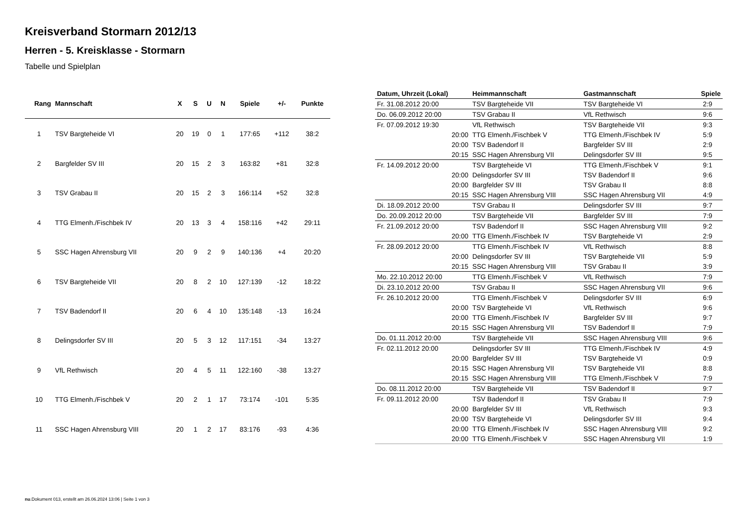Kreisverband Stormarn 2012/13
Herren - 5. Kreisklasse - Stormarn
Tabelle und Spielplan
| Rang | Mannschaft | X | S | U | N | Spiele | +/- | Punkte |
| --- | --- | --- | --- | --- | --- | --- | --- | --- |
| 1 | TSV Bargteheide VI | 20 | 19 | 0 | 1 | 177:65 | +112 | 38:2 |
| 2 | Bargfelder SV III | 20 | 15 | 2 | 3 | 163:82 | +81 | 32:8 |
| 3 | TSV Grabau II | 20 | 15 | 2 | 3 | 166:114 | +52 | 32:8 |
| 4 | TTG Elmenh./Fischbek IV | 20 | 13 | 3 | 4 | 158:116 | +42 | 29:11 |
| 5 | SSC Hagen Ahrensburg VII | 20 | 9 | 2 | 9 | 140:136 | +4 | 20:20 |
| 6 | TSV Bargteheide VII | 20 | 8 | 2 | 10 | 127:139 | -12 | 18:22 |
| 7 | TSV Badendorf II | 20 | 6 | 4 | 10 | 135:148 | -13 | 16:24 |
| 8 | Delingsdorfer SV III | 20 | 5 | 3 | 12 | 117:151 | -34 | 13:27 |
| 9 | VfL Rethwisch | 20 | 4 | 5 | 11 | 122:160 | -38 | 13:27 |
| 10 | TTG Elmenh./Fischbek V | 20 | 2 | 1 | 17 | 73:174 | -101 | 5:35 |
| 11 | SSC Hagen Ahrensburg VIII | 20 | 1 | 2 | 17 | 83:176 | -93 | 4:36 |
| Datum, Uhrzeit (Lokal) | Heimmannschaft | Gastmannschaft | Spiele |
| --- | --- | --- | --- |
| Fr. 31.08.2012 20:00 | TSV Bargteheide VII | TSV Bargteheide VI | 2:9 |
| Do. 06.09.2012 20:00 | TSV Grabau II | VfL Rethwisch | 9:6 |
| Fr. 07.09.2012 19:30 | VfL Rethwisch | TSV Bargteheide VII | 9:3 |
| 20:00 | TTG Elmenh./Fischbek V | TTG Elmenh./Fischbek IV | 5:9 |
| 20:00 | TSV Badendorf II | Bargfelder SV III | 2:9 |
| 20:15 | SSC Hagen Ahrensburg VII | Delingsdorfer SV III | 9:5 |
| Fr. 14.09.2012 20:00 | TSV Bargteheide VI | TTG Elmenh./Fischbek V | 9:1 |
| 20:00 | Delingsdorfer SV III | TSV Badendorf II | 9:6 |
| 20:00 | Bargfelder SV III | TSV Grabau II | 8:8 |
| 20:15 | SSC Hagen Ahrensburg VIII | SSC Hagen Ahrensburg VII | 4:9 |
| Di. 18.09.2012 20:00 | TSV Grabau II | Delingsdorfer SV III | 9:7 |
| Do. 20.09.2012 20:00 | TSV Bargteheide VII | Bargfelder SV III | 7:9 |
| Fr. 21.09.2012 20:00 | TSV Badendorf II | SSC Hagen Ahrensburg VIII | 9:2 |
| 20:00 | TTG Elmenh./Fischbek IV | TSV Bargteheide VI | 2:9 |
| Fr. 28.09.2012 20:00 | TTG Elmenh./Fischbek IV | VfL Rethwisch | 8:8 |
| 20:00 | Delingsdorfer SV III | TSV Bargteheide VII | 5:9 |
| 20:15 | SSC Hagen Ahrensburg VIII | TSV Grabau II | 3:9 |
| Mo. 22.10.2012 20:00 | TTG Elmenh./Fischbek V | VfL Rethwisch | 7:9 |
| Di. 23.10.2012 20:00 | TSV Grabau II | SSC Hagen Ahrensburg VII | 9:6 |
| Fr. 26.10.2012 20:00 | TTG Elmenh./Fischbek V | Delingsdorfer SV III | 6:9 |
| 20:00 | TSV Bargteheide VI | VfL Rethwisch | 9:6 |
| 20:00 | TTG Elmenh./Fischbek IV | Bargfelder SV III | 9:7 |
| 20:15 | SSC Hagen Ahrensburg VII | TSV Badendorf II | 7:9 |
| Do. 01.11.2012 20:00 | TSV Bargteheide VII | SSC Hagen Ahrensburg VIII | 9:6 |
| Fr. 02.11.2012 20:00 | Delingsdorfer SV III | TTG Elmenh./Fischbek IV | 4:9 |
| 20:00 | Bargfelder SV III | TSV Bargteheide VI | 0:9 |
| 20:15 | SSC Hagen Ahrensburg VII | TSV Bargteheide VII | 8:8 |
| 20:15 | SSC Hagen Ahrensburg VIII | TTG Elmenh./Fischbek V | 7:9 |
| Do. 08.11.2012 20:00 | TSV Bargteheide VII | TSV Badendorf II | 9:7 |
| Fr. 09.11.2012 20:00 | TSV Badendorf II | TSV Grabau II | 7:9 |
| 20:00 | Bargfelder SV III | VfL Rethwisch | 9:3 |
| 20:00 | TSV Bargteheide VI | Delingsdorfer SV III | 9:4 |
| 20:00 | TTG Elmenh./Fischbek IV | SSC Hagen Ahrensburg VIII | 9:2 |
| 20:00 | TTG Elmenh./Fischbek V | SSC Hagen Ahrensburg VII | 1:9 |
nu.Dokument 013, erstellt am 26.06.2024 13:06 | Seite 1 von 3